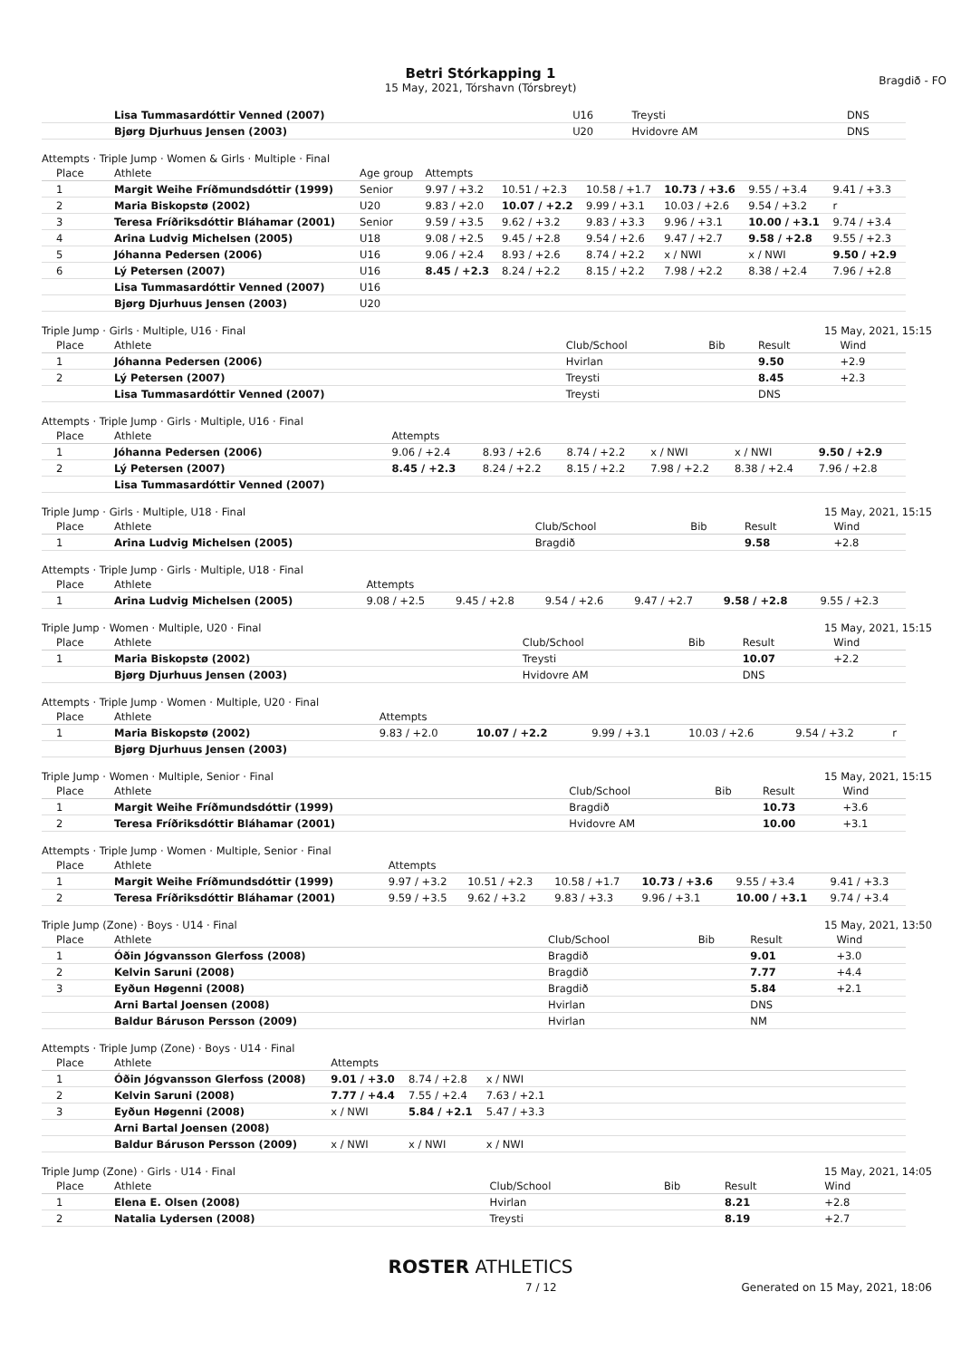Betri Stórkapping 1
15 May, 2021, Tórshavn (Tórsbreyt)
Bragdið - FO
| | Lisa Tummasardóttir Venned (2007) | U16 | Treysti | | | | | DNS |
| | Bjørg Djurhuus Jensen (2003) | U20 | Hvidovre AM | | | | | DNS |
Attempts · Triple Jump · Women & Girls · Multiple · Final
| Place | Athlete | Age group | Attempts | | | | | |
| --- | --- | --- | --- | --- | --- | --- | --- | --- |
| 1 | Margit Weihe Fríðmundsdóttir (1999) | Senior | 9.97 / +3.2 | 10.51 / +2.3 | 10.58 / +1.7 | 10.73 / +3.6 | 9.55 / +3.4 | 9.41 / +3.3 |
| 2 | Maria Biskopstø (2002) | U20 | 9.83 / +2.0 | 10.07 / +2.2 | 9.99 / +3.1 | 10.03 / +2.6 | 9.54 / +3.2 | r |
| 3 | Teresa Fríðriksdóttir Bláhamar (2001) | Senior | 9.59 / +3.5 | 9.62 / +3.2 | 9.83 / +3.3 | 9.96 / +3.1 | 10.00 / +3.1 | 9.74 / +3.4 |
| 4 | Arina Ludvig Michelsen (2005) | U18 | 9.08 / +2.5 | 9.45 / +2.8 | 9.54 / +2.6 | 9.47 / +2.7 | 9.58 / +2.8 | 9.55 / +2.3 |
| 5 | Jóhanna Pedersen (2006) | U16 | 9.06 / +2.4 | 8.93 / +2.6 | 8.74 / +2.2 | x / NWI | x / NWI | 9.50 / +2.9 |
| 6 | Lý Petersen (2007) | U16 | 8.45 / +2.3 | 8.24 / +2.2 | 8.15 / +2.2 | 7.98 / +2.2 | 8.38 / +2.4 | 7.96 / +2.8 |
| | Lisa Tummasardóttir Venned (2007) | U16 | | | | | | |
| | Bjørg Djurhuus Jensen (2003) | U20 | | | | | | |
Triple Jump · Girls · Multiple, U16 · Final 15 May, 2021, 15:15
| Place | Athlete | Club/School | Bib | Result | Wind |
| --- | --- | --- | --- | --- | --- |
| 1 | Jóhanna Pedersen (2006) | Hvirlan | | 9.50 | +2.9 |
| 2 | Lý Petersen (2007) | Treysti | | 8.45 | +2.3 |
| | Lisa Tummasardóttir Venned (2007) | Treysti | | DNS | |
Attempts · Triple Jump · Girls · Multiple, U16 · Final
| Place | Athlete | Attempts | | | | | |
| --- | --- | --- | --- | --- | --- | --- | --- |
| 1 | Jóhanna Pedersen (2006) | 9.06 / +2.4 | 8.93 / +2.6 | 8.74 / +2.2 | x / NWI | x / NWI | 9.50 / +2.9 |
| 2 | Lý Petersen (2007) | 8.45 / +2.3 | 8.24 / +2.2 | 8.15 / +2.2 | 7.98 / +2.2 | 8.38 / +2.4 | 7.96 / +2.8 |
| | Lisa Tummasardóttir Venned (2007) | | | | | | |
Triple Jump · Girls · Multiple, U18 · Final 15 May, 2021, 15:15
| Place | Athlete | Club/School | Bib | Result | Wind |
| --- | --- | --- | --- | --- | --- |
| 1 | Arina Ludvig Michelsen (2005) | Bragdið | | 9.58 | +2.8 |
Attempts · Triple Jump · Girls · Multiple, U18 · Final
| Place | Athlete | Attempts | | | | | |
| --- | --- | --- | --- | --- | --- | --- | --- |
| 1 | Arina Ludvig Michelsen (2005) | 9.08 / +2.5 | 9.45 / +2.8 | 9.54 / +2.6 | 9.47 / +2.7 | 9.58 / +2.8 | 9.55 / +2.3 |
Triple Jump · Women · Multiple, U20 · Final 15 May, 2021, 15:15
| Place | Athlete | Club/School | Bib | Result | Wind |
| --- | --- | --- | --- | --- | --- |
| 1 | Maria Biskopstø (2002) | Treysti | | 10.07 | +2.2 |
| | Bjørg Djurhuus Jensen (2003) | Hvidovre AM | | DNS | |
Attempts · Triple Jump · Women · Multiple, U20 · Final
| Place | Athlete | Attempts | | | | | |
| --- | --- | --- | --- | --- | --- | --- | --- |
| 1 | Maria Biskopstø (2002) | 9.83 / +2.0 | 10.07 / +2.2 | 9.99 / +3.1 | 10.03 / +2.6 | 9.54 / +3.2 | r |
| | Bjørg Djurhuus Jensen (2003) | | | | | | |
Triple Jump · Women · Multiple, Senior · Final 15 May, 2021, 15:15
| Place | Athlete | Club/School | Bib | Result | Wind |
| --- | --- | --- | --- | --- | --- |
| 1 | Margit Weihe Fríðmundsdóttir (1999) | Bragdið | | 10.73 | +3.6 |
| 2 | Teresa Fríðriksdóttir Bláhamar (2001) | Hvidovre AM | | 10.00 | +3.1 |
Attempts · Triple Jump · Women · Multiple, Senior · Final
| Place | Athlete | Attempts | | | | | |
| --- | --- | --- | --- | --- | --- | --- | --- |
| 1 | Margit Weihe Fríðmundsdóttir (1999) | 9.97 / +3.2 | 10.51 / +2.3 | 10.58 / +1.7 | 10.73 / +3.6 | 9.55 / +3.4 | 9.41 / +3.3 |
| 2 | Teresa Fríðriksdóttir Bláhamar (2001) | 9.59 / +3.5 | 9.62 / +3.2 | 9.83 / +3.3 | 9.96 / +3.1 | 10.00 / +3.1 | 9.74 / +3.4 |
Triple Jump (Zone) · Boys · U14 · Final 15 May, 2021, 13:50
| Place | Athlete | Club/School | Bib | Result | Wind |
| --- | --- | --- | --- | --- | --- |
| 1 | Óðin Jógvansson Glerfoss (2008) | Bragdið | | 9.01 | +3.0 |
| 2 | Kelvin Saruni (2008) | Bragdið | | 7.77 | +4.4 |
| 3 | Eyðun Høgenni (2008) | Bragdið | | 5.84 | +2.1 |
| | Arni Bartal Joensen (2008) | Hvirlan | | DNS | |
| | Baldur Báruson Persson (2009) | Hvirlan | | NM | |
Attempts · Triple Jump (Zone) · Boys · U14 · Final
| Place | Athlete | Attempts | | | |
| --- | --- | --- | --- | --- | --- |
| 1 | Óðin Jógvansson Glerfoss (2008) | 9.01 / +3.0 | 8.74 / +2.8 | x / NWI | |
| 2 | Kelvin Saruni (2008) | 7.77 / +4.4 | 7.55 / +2.4 | 7.63 / +2.1 | |
| 3 | Eyðun Høgenni (2008) | x / NWI | 5.84 / +2.1 | 5.47 / +3.3 | |
| | Arni Bartal Joensen (2008) | | | | |
| | Baldur Báruson Persson (2009) | x / NWI | x / NWI | x / NWI | |
Triple Jump (Zone) · Girls · U14 · Final 15 May, 2021, 14:05
| Place | Athlete | Club/School | Bib | Result | Wind |
| --- | --- | --- | --- | --- | --- |
| 1 | Elena E. Olsen (2008) | Hvirlan | | 8.21 | +2.8 |
| 2 | Natalia Lydersen (2008) | Treysti | | 8.19 | +2.7 |
ROSTER ATHLETICS
7 / 12 Generated on 15 May, 2021, 18:06